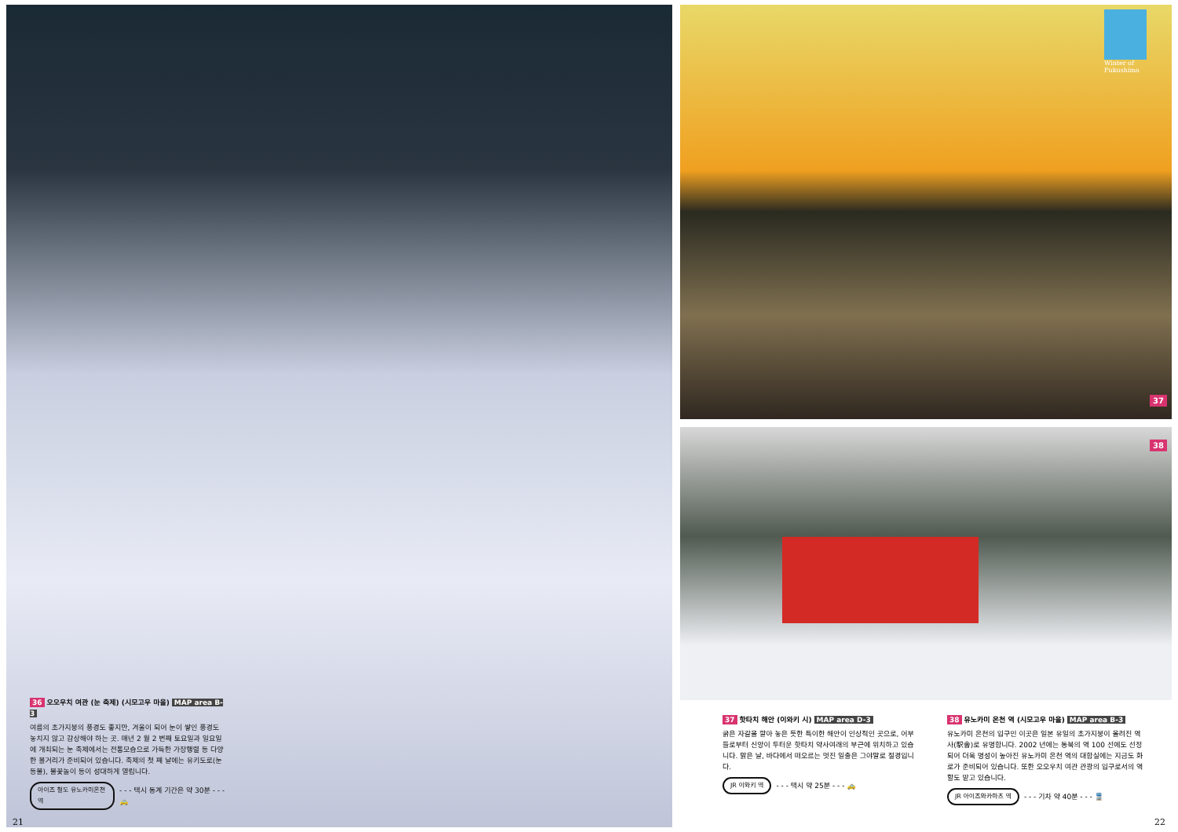36 오오우치 여관 (눈 축제) (시모고우 마을) MAP area B-3
여름의 초가지붕의 풍경도 좋지만, 겨울이 되어 눈이 쌓인 풍경도 놓치지 않고 감상해야 하는 곳. 매년 2 월 2 번째 토요일과 일요일에 개최되는 눈 축제에서는 전통모습으로 가득한 가장행렬 등 다양한 볼거리가 준비되어 있습니다. 축제의 첫 째 날에는 유키도로(눈 등불), 불꽃놀이 등이 성대하게 열립니다.
아이즈 철도 유노카미온천 역 - - - 택시 동계 기간은 약 30분 - - - 🚕
21
Winter of Fukushima
37
38
37 핫타치 해안 (이와키 시) MAP area D-3
굵은 자갈을 깔아 놓은 듯한 특이한 해안이 인상적인 곳으로, 어부들로부터 신앙이 두터운 핫타치 약사여래의 부근에 위치하고 있습니다. 맑은 날, 바다에서 떠오르는 멋진 일출은 그야말로 절경입니다.
JR 이와키 역 - - - 택시 약 25분 - - - 🚕
38 유노카미 온천 역 (시모고우 마을) MAP area B-3
유노카미 온천의 입구인 이곳은 일본 유일의 초가지붕이 올려진 역사(駅舎)로 유명합니다. 2002 년에는 동북의 역 100 선에도 선정되어 더욱 명성이 높아진 유노카미 온천 역의 대합실에는 지금도 화로가 준비되어 있습니다. 또한 오오우치 여관 관광의 입구로서의 역할도 맡고 있습니다.
JR 아이즈와카마츠 역 - - - 기차 약 40분 - - - 🚆
22